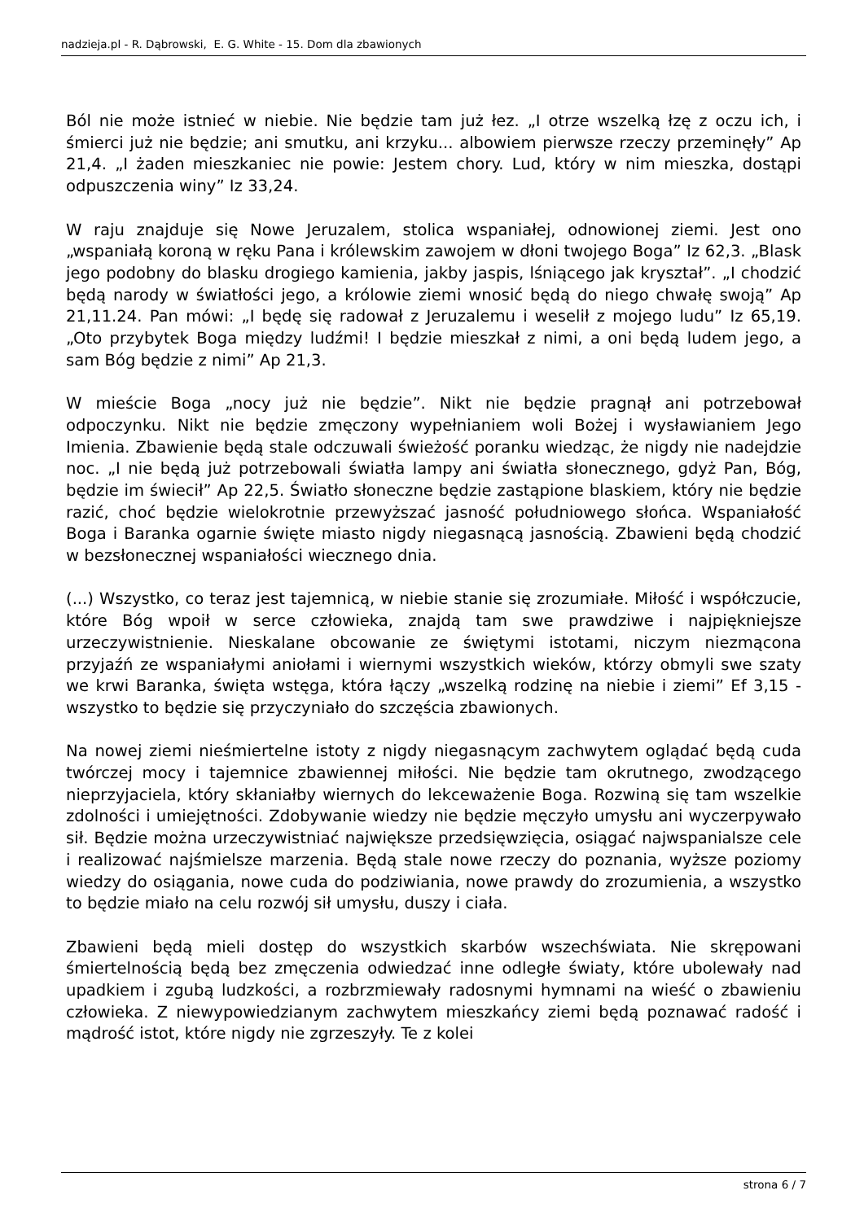nadzieja.pl - R. Dąbrowski, E. G. White - 15. Dom dla zbawionych
Ból nie może istnieć w niebie. Nie będzie tam już łez. „I otrze wszelką łzę z oczu ich, i śmierci już nie będzie; ani smutku, ani krzyku... albowiem pierwsze rzeczy przeminęły” Ap 21,4. „I żaden mieszkaniec nie powie: Jestem chory. Lud, który w nim mieszka, dostąpi odpuszczenia winy” Iz 33,24.
W raju znajduje się Nowe Jeruzalem, stolica wspaniałej, odnowionej ziemi. Jest ono „wspaniałą koroną w ręku Pana i królewskim zawojem w dłoni twojego Boga” Iz 62,3. „Blask jego podobny do blasku drogiego kamienia, jakby jaspis, lśniącego jak kryształ”. „I chodzić będą narody w światłości jego, a królowie ziemi wnosić będą do niego chwałę swoją” Ap 21,11.24. Pan mówi: „I będę się radował z Jeruzalemu i weselił z mojego ludu” Iz 65,19. „Oto przybytek Boga między ludźmi! I będzie mieszkał z nimi, a oni będą ludem jego, a sam Bóg będzie z nimi” Ap 21,3.
W mieście Boga „nocy już nie będzie”. Nikt nie będzie pragnął ani potrzebował odpoczynku. Nikt nie będzie zmęczony wypełnianiem woli Bożej i wysławianiem Jego Imienia. Zbawienie będą stale odczuwali świeżość poranku wiedząc, że nigdy nie nadejdzie noc. „I nie będą już potrzebowali światła lampy ani światła słonecznego, gdyż Pan, Bóg, będzie im świecił” Ap 22,5. Światło słoneczne będzie zastąpione blaskiem, który nie będzie razić, choć będzie wielokrotnie przewyższać jasność południowego słońca. Wspaniałość Boga i Baranka ogarnie święte miasto nigdy niegasnącą jasnością. Zbawieni będą chodzić w bezsłonecznej wspaniałości wiecznego dnia.
(...) Wszystko, co teraz jest tajemnicą, w niebie stanie się zrozumiałe. Miłość i współczucie, które Bóg wpoił w serce człowieka, znajdą tam swe prawdziwe i najpiękniejsze urzeczywistnienie. Nieskalane obcowanie ze świętymi istotami, niczym niezmącona przyjaźń ze wspaniałymi aniołami i wiernymi wszystkich wieków, którzy obmyli swe szaty we krwi Baranka, święta wstęga, która łączy „wszelką rodzinę na niebie i ziemi” Ef 3,15 - wszystko to będzie się przyczyniało do szczęścia zbawionych.
Na nowej ziemi nieśmiertelne istoty z nigdy niegasnącym zachwytem oglądać będą cuda twórczej mocy i tajemnice zbawiennej miłości. Nie będzie tam okrutnego, zwodzącego nieprzyjaciela, który skłaniałby wiernych do lekceważenie Boga. Rozwiną się tam wszelkie zdolności i umiejętności. Zdobywanie wiedzy nie będzie męczyło umysłu ani wyczerpywało sił. Będzie można urzeczywistniać największe przedsięwzięcia, osiągać najwspanialsze cele i realizować najśmielsze marzenia. Będą stale nowe rzeczy do poznania, wyższe poziomy wiedzy do osiągania, nowe cuda do podziwiania, nowe prawdy do zrozumienia, a wszystko to będzie miało na celu rozwój sił umysłu, duszy i ciała.
Zbawieni będą mieli dostęp do wszystkich skarbów wszechświata. Nie skrępowani śmiertelnością będą bez zmęczenia odwiedzać inne odległe światy, które ubolewały nad upadkiem i zgubą ludzkości, a rozbrzmiewały radosnymi hymnami na wieść o zbawieniu człowieka. Z niewypowiedzianym zachwytem mieszkańcy ziemi będą poznawać radość i mądrość istot, które nigdy nie zgrzeszyły. Te z kolei
strona 6 / 7